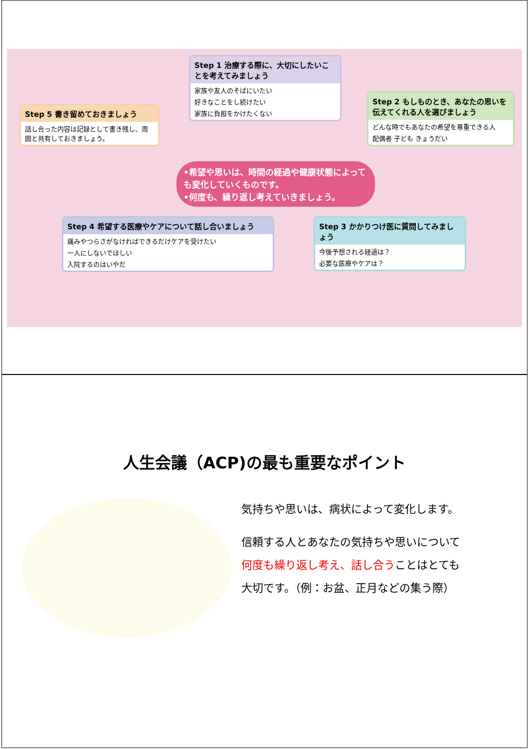Step 1 治療する際に、大切にしたいことを考えてみましょう
家族や友人のそばにいたい
好きなことをし続けたい
家族に負担をかけたくない
Step 2 もしものとき、あなたの思いを伝えてくれる人を選びましょう
どんな時でもあなたの希望を尊重できる人
配偶者 子ども きょうだい
Step 3 かかりつけ医に質問してみましょう
今後予想される経過は？
必要な医療やケアは？
Step 4 希望する医療やケアについて話し合いましょう
痛みやつらさがなければできるだけケアを受けたい
一人にしないでほしい
入院するのはいやだ
Step 5 書き留めておきましょう
話し合った内容は記録として書き残し、周囲と共有しておきましょう。
•希望や思いは、時間の経過や健康状態によっても変化していくものです。
•何度も、繰り返し考えていきましょう。
人生会議（ACP)の最も重要なポイント
気持ちや思いは、病状によって変化します。
信頼する人とあなたの気持ちや思いについて
何度も繰り返し考え、話し合うことはとても
大切です。（例：お盆、正月などの集う際）